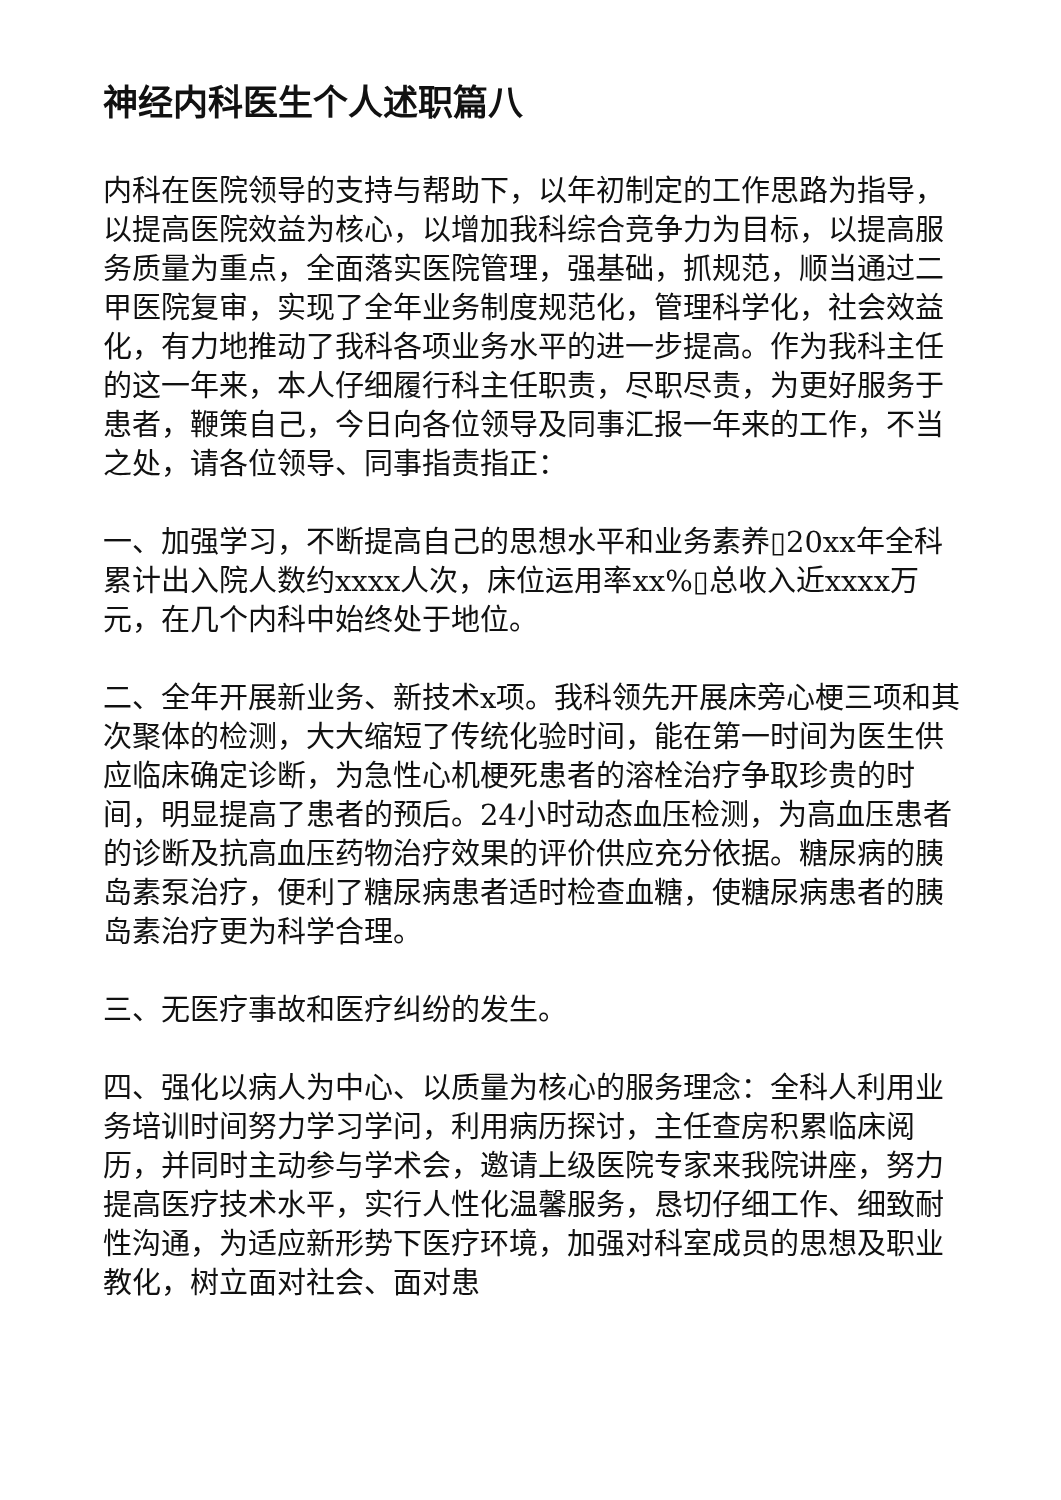神经内科医生个人述职篇八
内科在医院领导的支持与帮助下，以年初制定的工作思路为指导，以提高医院效益为核心，以增加我科综合竞争力为目标，以提高服务质量为重点，全面落实医院管理，强基础，抓规范，顺当通过二甲医院复审，实现了全年业务制度规范化，管理科学化，社会效益化，有力地推动了我科各项业务水平的进一步提高。作为我科主任的这一年来，本人仔细履行科主任职责，尽职尽责，为更好服务于患者，鞭策自己，今日向各位领导及同事汇报一年来的工作，不当之处，请各位领导、同事指责指正：
一、加强学习，不断提高自己的思想水平和业务素养▯20xx年全科累计出入院人数约xxxx人次，床位运用率xx%▯总收入近xxxx万元，在几个内科中始终处于地位。
二、全年开展新业务、新技术x项。我科领先开展床旁心梗三项和其次聚体的检测，大大缩短了传统化验时间，能在第一时间为医生供应临床确定诊断，为急性心机梗死患者的溶栓治疗争取珍贵的时间，明显提高了患者的预后。24小时动态血压检测，为高血压患者的诊断及抗高血压药物治疗效果的评价供应充分依据。糖尿病的胰岛素泵治疗，便利了糖尿病患者适时检查血糖，使糖尿病患者的胰岛素治疗更为科学合理。
三、无医疗事故和医疗纠纷的发生。
四、强化以病人为中心、以质量为核心的服务理念：全科人利用业务培训时间努力学习学问，利用病历探讨，主任查房积累临床阅历，并同时主动参与学术会，邀请上级医院专家来我院讲座，努力提高医疗技术水平，实行人性化温馨服务，恳切仔细工作、细致耐性沟通，为适应新形势下医疗环境，加强对科室成员的思想及职业教化，树立面对社会、面对患